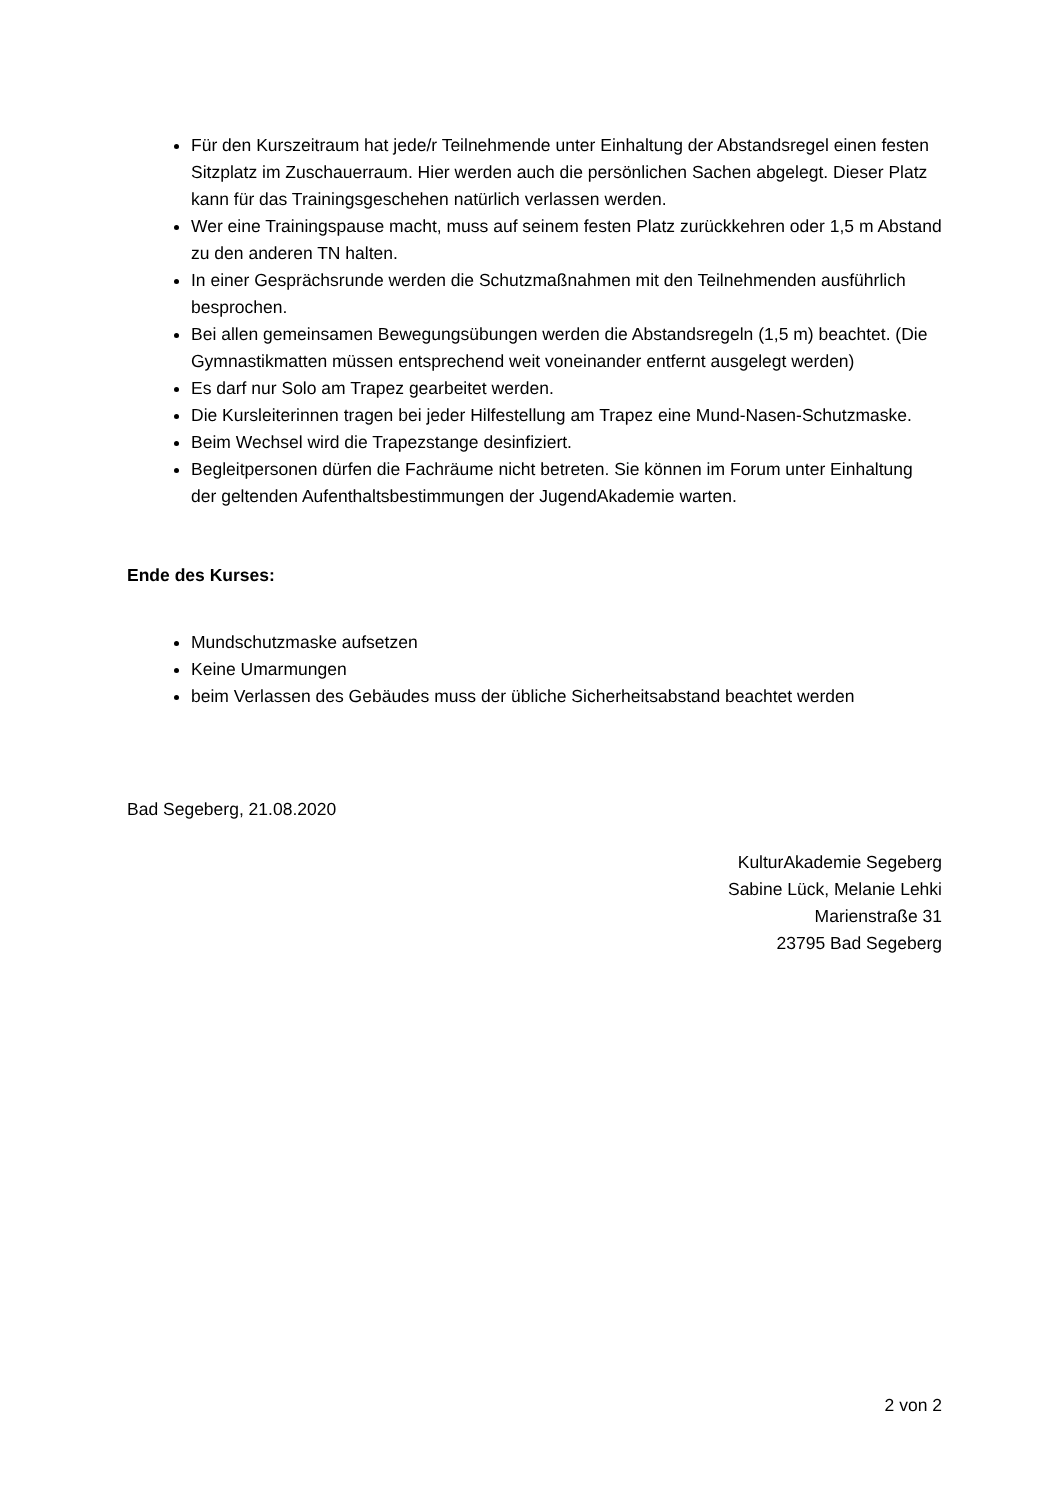Für den Kurszeitraum hat jede/r Teilnehmende unter Einhaltung der Abstandsregel einen festen Sitzplatz im Zuschauerraum. Hier werden auch die persönlichen Sachen abgelegt. Dieser Platz kann für das Trainingsgeschehen natürlich verlassen werden.
Wer eine Trainingspause macht, muss auf seinem festen Platz zurückkehren oder 1,5 m Abstand zu den anderen TN halten.
In einer Gesprächsrunde werden die Schutzmaßnahmen mit den Teilnehmenden ausführlich besprochen.
Bei allen gemeinsamen Bewegungsübungen werden die Abstandsregeln (1,5 m) beachtet. (Die Gymnastikmatten müssen entsprechend weit voneinander entfernt ausgelegt werden)
Es darf nur Solo am Trapez gearbeitet werden.
Die Kursleiterinnen tragen bei jeder Hilfestellung am Trapez eine Mund-Nasen-Schutzmaske.
Beim Wechsel wird die Trapezstange desinfiziert.
Begleitpersonen dürfen die Fachräume nicht betreten. Sie können im Forum unter Einhaltung der geltenden Aufenthaltsbestimmungen der JugendAkademie warten.
Ende des Kurses:
Mundschutzmaske aufsetzen
Keine Umarmungen
beim Verlassen des Gebäudes muss der übliche Sicherheitsabstand beachtet werden
Bad Segeberg, 21.08.2020
KulturAkademie Segeberg
Sabine Lück, Melanie Lehki
Marienstraße 31
23795 Bad Segeberg
2 von 2